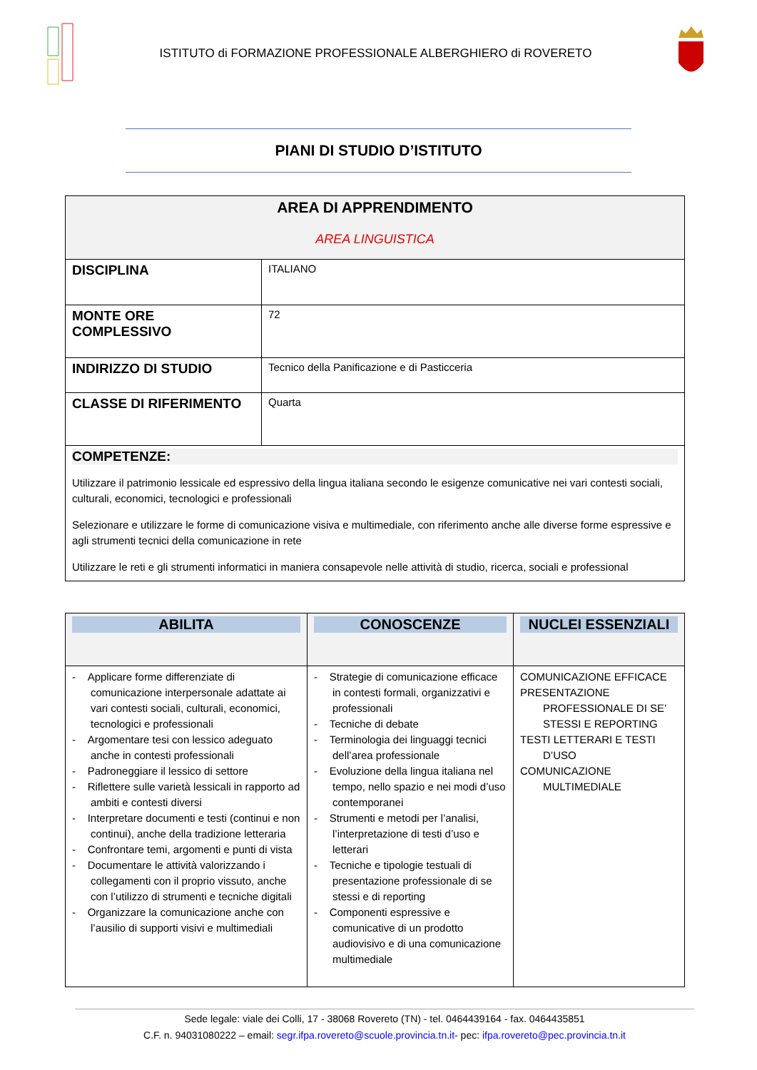ISTITUTO di FORMAZIONE PROFESSIONALE ALBERGHIERO di ROVERETO
PIANI DI STUDIO D’ISTITUTO
| AREA DI APPRENDIMENTO AREA LINGUISTICA | |
| DISCIPLINA | ITALIANO |
| MONTE ORE COMPLESSIVO | 72 |
| INDIRIZZO DI STUDIO | Tecnico della Panificazione e di Pasticceria |
| CLASSE DI RIFERIMENTO | Quarta |
| COMPETENZE: Utilizzare il patrimonio lessicale ed espressivo della lingua italiana secondo le esigenze comunicative nei vari contesti sociali, culturali, economici, tecnologici e professionali Selezionare e utilizzare le forme di comunicazione visiva e multimediale, con riferimento anche alle diverse forme espressive e agli strumenti tecnici della comunicazione in rete Utilizzare le reti e gli strumenti informatici in maniera consapevole nelle attività di studio, ricerca, sociali e professional | |
| ABILITA | CONOSCENZE | NUCLEI ESSENZIALI |
| --- | --- | --- |
| - Applicare forme differenziate di comunicazione interpersonale adattate ai vari contesti sociali, culturali, economici, tecnologici e professionali - Argomentare tesi con lessico adeguato anche in contesti professionali - Padroneggiare il lessico di settore - Riflettere sulle varietà lessicali in rapporto ad ambiti e contesti diversi - Interpretare documenti e testi (continui e non continui), anche della tradizione letteraria - Confrontare temi, argomenti e punti di vista - Documentare le attività valorizzando i collegamenti con il proprio vissuto, anche con l’utilizzo di strumenti e tecniche digitali - Organizzare la comunicazione anche con l’ausilio di supporti visivi e multimediali | - Strategie di comunicazione efficace in contesti formali, organizzativi e professionali - Tecniche di debate - Terminologia dei linguaggi tecnici dell’area professionale - Evoluzione della lingua italiana nel tempo, nello spazio e nei modi d’uso contemporanei - Strumenti e metodi per l’analisi, l’interpretazione di testi d’uso e letterari - Tecniche e tipologie testuali di presentazione professionale di se stessi e di reporting - Componenti espressive e comunicative di un prodotto audiovisivo e di una comunicazione multimediale | COMUNICAZIONE EFFICACE PRESENTAZIONE PROFESSIONALE DI SE’ STESSI E REPORTING TESTI LETTERARI E TESTI D’USO COMUNICAZIONE MULTIMEDIALE |
Sede legale: viale dei Colli, 17 - 38068 Rovereto (TN) - tel. 0464439164 - fax. 0464435851
C.F. n. 94031080222 – email: segr.ifpa.rovereto@scuole.provincia.tn.it- pec: ifpa.rovereto@pec.provincia.tn.it